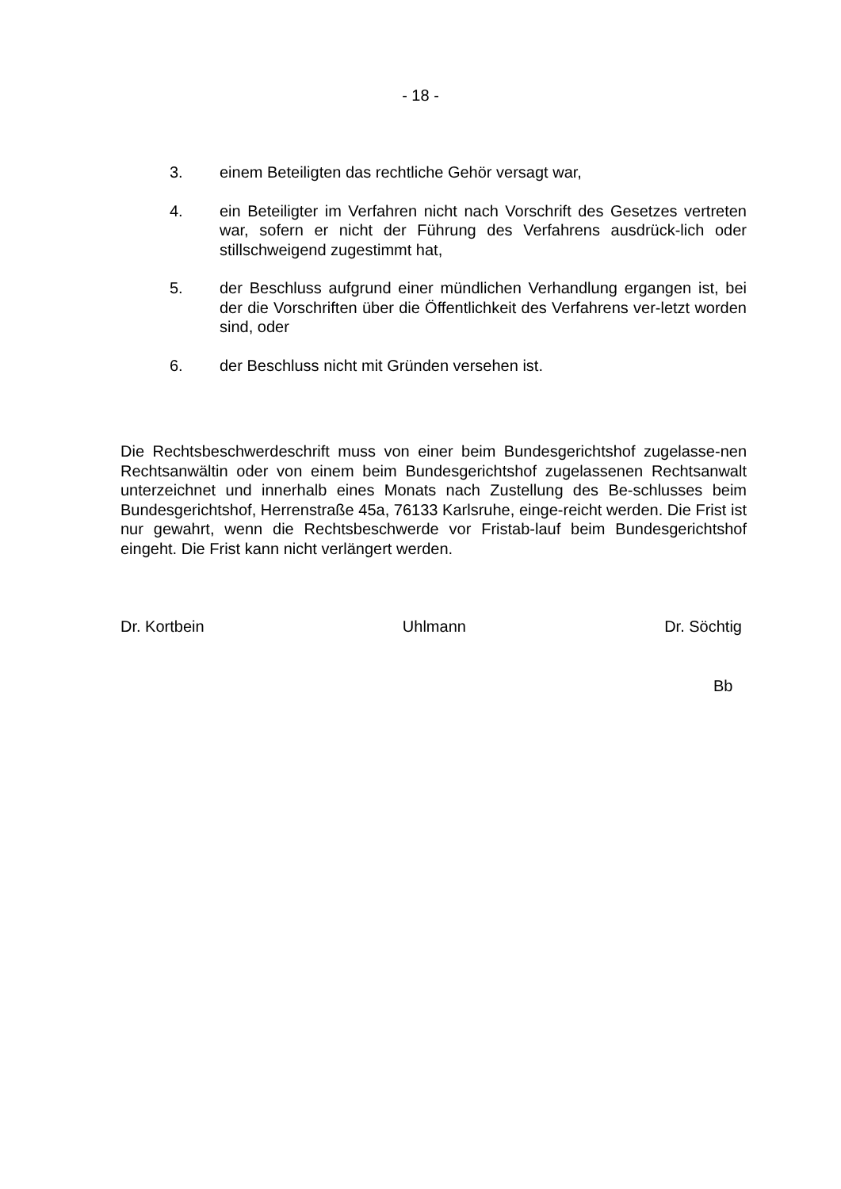- 18 -
3. einem Beteiligten das rechtliche Gehör versagt war,
4. ein Beteiligter im Verfahren nicht nach Vorschrift des Gesetzes vertreten war, sofern er nicht der Führung des Verfahrens ausdrück-lich oder stillschweigend zugestimmt hat,
5. der Beschluss aufgrund einer mündlichen Verhandlung ergangen ist, bei der die Vorschriften über die Öffentlichkeit des Verfahrens ver-letzt worden sind, oder
6. der Beschluss nicht mit Gründen versehen ist.
Die Rechtsbeschwerdeschrift muss von einer beim Bundesgerichtshof zugelasse-nen Rechtsanwältin oder von einem beim Bundesgerichtshof zugelassenen Rechtsanwalt unterzeichnet und innerhalb eines Monats nach Zustellung des Be-schlusses beim Bundesgerichtshof, Herrenstraße 45a, 76133 Karlsruhe, einge-reicht werden. Die Frist ist nur gewahrt, wenn die Rechtsbeschwerde vor Fristab-lauf beim Bundesgerichtshof eingeht. Die Frist kann nicht verlängert werden.
Dr. Kortbein Uhlmann Dr. Söchtig
Bb